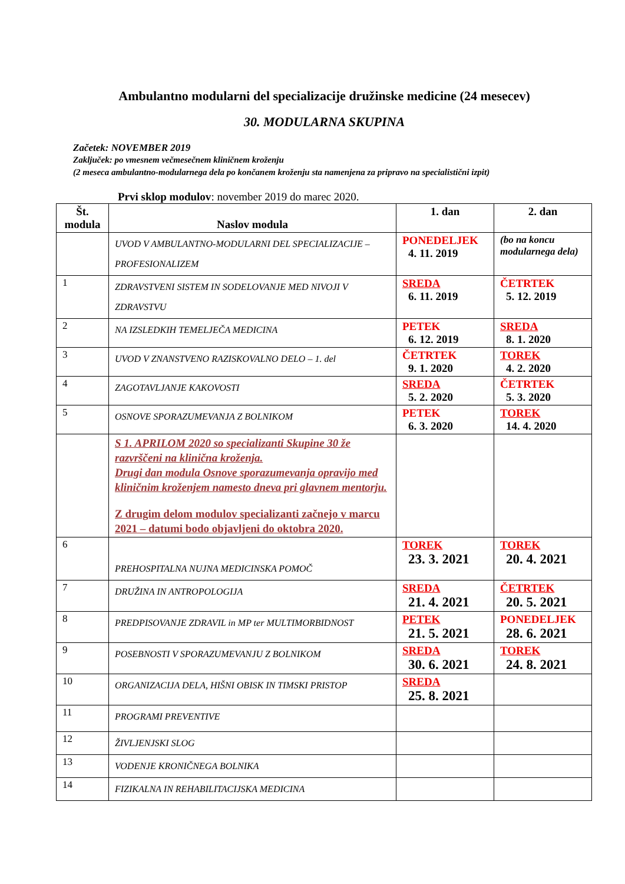Ambulantno modularni del specializacije družinske medicine (24 mesecev)
30. MODULARNA SKUPINA
Začetek: NOVEMBER 2019
Zaključek: po vmesnem večmesečnem kliničnem kroženju
(2 meseca ambulantno-modularnega dela po končanem kroženju sta namenjena za pripravo na specialistični izpit)
Prvi sklop modulov: november 2019 do marec 2020.
| Št. modula | Naslov modula | 1. dan | 2. dan |
| --- | --- | --- | --- |
| | UVOD V AMBULANTNO-MODULARNI DEL SPECIALIZACIJE – PROFESIONALIZEM | PONEDELJEK 4. 11. 2019 | (bo na koncu modularnega dela) |
| 1 | ZDRAVSTVENI SISTEM IN SODELOVANJE MED NIVOJI V ZDRAVSTVU | SREDA 6. 11. 2019 | ČETRTEK 5. 12. 2019 |
| 2 | NA IZSLEDKIH TEMELJEČA MEDICINA | PETEK 6. 12. 2019 | SREDA 8. 1. 2020 |
| 3 | UVOD V ZNANSTVENO RAZISKOVALNO DELO – 1. del | ČETRTEK 9. 1. 2020 | TOREK 4. 2. 2020 |
| 4 | ZAGOTAVLJANJE KAKOVOSTI | SREDA 5. 2. 2020 | ČETRTEK 5. 3. 2020 |
| 5 | OSNOVE SPORAZUMEVANJA Z BOLNIKOM | PETEK 6. 3. 2020 | TOREK 14. 4. 2020 |
| | S 1. APRILOM 2020 so specializanti Skupine 30 že razvrščeni na klinična kroženja. Drugi dan modula Osnove sporazumevanja opravijo med kliničnim kroženjem namesto dneva pri glavnem mentorju. Z drugim delom modulov specializanti začnejo v marcu 2021 – datumi bodo objavljeni do oktobra 2020. | | |
| 6 | PREHOSPITALNA NUJNA MEDICINSKA POMOČ | TOREK 23. 3. 2021 | TOREK 20. 4. 2021 |
| 7 | DRUŽINA IN ANTROPOLOGIJA | SREDA 21. 4. 2021 | ČETRTEK 20. 5. 2021 |
| 8 | PREDPISOVANJE ZDRAVIL in MP ter MULTIMORBIDNOST | PETEK 21. 5. 2021 | PONEDELJEK 28. 6. 2021 |
| 9 | POSEBNOSTI V SPORAZUMEVANJU Z BOLNIKOM | SREDA 30. 6. 2021 | TOREK 24. 8. 2021 |
| 10 | ORGANIZACIJA DELA, HIŠNI OBISK IN TIMSKI PRISTOP | SREDA 25. 8. 2021 | |
| 11 | PROGRAMI PREVENTIVE | | |
| 12 | ŽIVLJENJSKI SLOG | | |
| 13 | VODENJE KRONIČNEGA BOLNIKA | | |
| 14 | FIZIKALNA IN REHABILITACIJSKA MEDICINA | | |